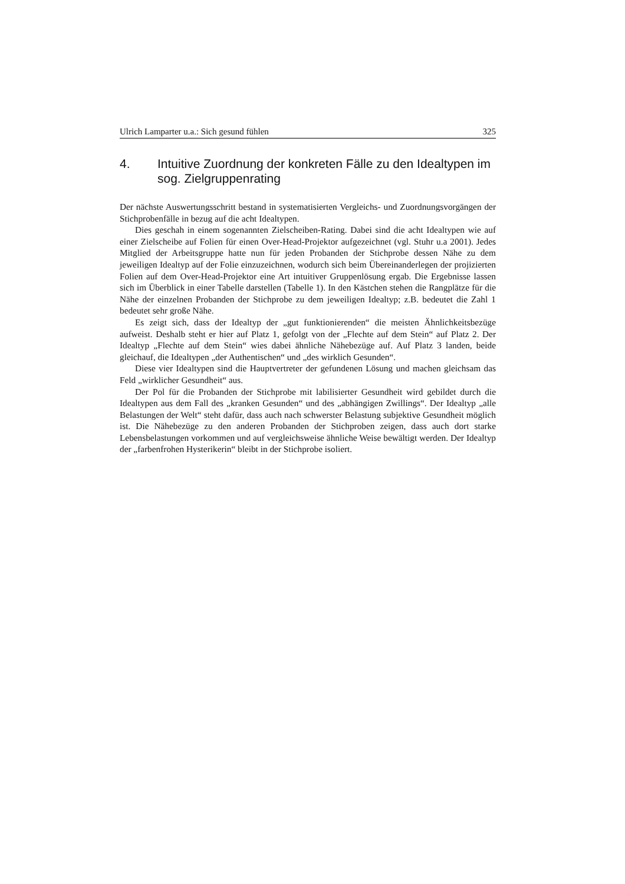Ulrich Lamparter u.a.: Sich gesund fühlen 325
4. Intuitive Zuordnung der konkreten Fälle zu den Idealtypen im sog. Zielgruppenrating
Der nächste Auswertungsschritt bestand in systematisierten Vergleichs- und Zuordnungsvorgängen der Stichprobenfälle in bezug auf die acht Idealtypen.
Dies geschah in einem sogenannten Zielscheiben-Rating. Dabei sind die acht Idealtypen wie auf einer Zielscheibe auf Folien für einen Over-Head-Projektor aufgezeichnet (vgl. Stuhr u.a 2001). Jedes Mitglied der Arbeitsgruppe hatte nun für jeden Probanden der Stichprobe dessen Nähe zu dem jeweiligen Idealtyp auf der Folie einzuzeichnen, wodurch sich beim Übereinanderlegen der projizierten Folien auf dem Over-Head-Projektor eine Art intuitiver Gruppenlösung ergab. Die Ergebnisse lassen sich im Überblick in einer Tabelle darstellen (Tabelle 1). In den Kästchen stehen die Rangplätze für die Nähe der einzelnen Probanden der Stichprobe zu dem jeweiligen Idealtyp; z.B. bedeutet die Zahl 1 bedeutet sehr große Nähe.
Es zeigt sich, dass der Idealtyp der „gut funktionierenden“ die meisten Ähnlichkeitsbezüge aufweist. Deshalb steht er hier auf Platz 1, gefolgt von der „Flechte auf dem Stein“ auf Platz 2. Der Idealtyp „Flechte auf dem Stein“ wies dabei ähnliche Nähebezüge auf. Auf Platz 3 landen, beide gleichauf, die Idealtypen „der Authentischen“ und „des wirklich Gesunden“.
Diese vier Idealtypen sind die Hauptvertreter der gefundenen Lösung und machen gleichsam das Feld „wirklicher Gesundheit“ aus.
Der Pol für die Probanden der Stichprobe mit labilisierter Gesundheit wird gebildet durch die Idealtypen aus dem Fall des „kranken Gesunden“ und des „abhängigen Zwillings“. Der Idealtyp „alle Belastungen der Welt“ steht dafür, dass auch nach schwerster Belastung subjektive Gesundheit möglich ist. Die Nähebezüge zu den anderen Probanden der Stichproben zeigen, dass auch dort starke Lebensbelastungen vorkommen und auf vergleichsweise ähnliche Weise bewältigt werden. Der Idealtyp der „farbenfrohen Hysterikerin“ bleibt in der Stichprobe isoliert.